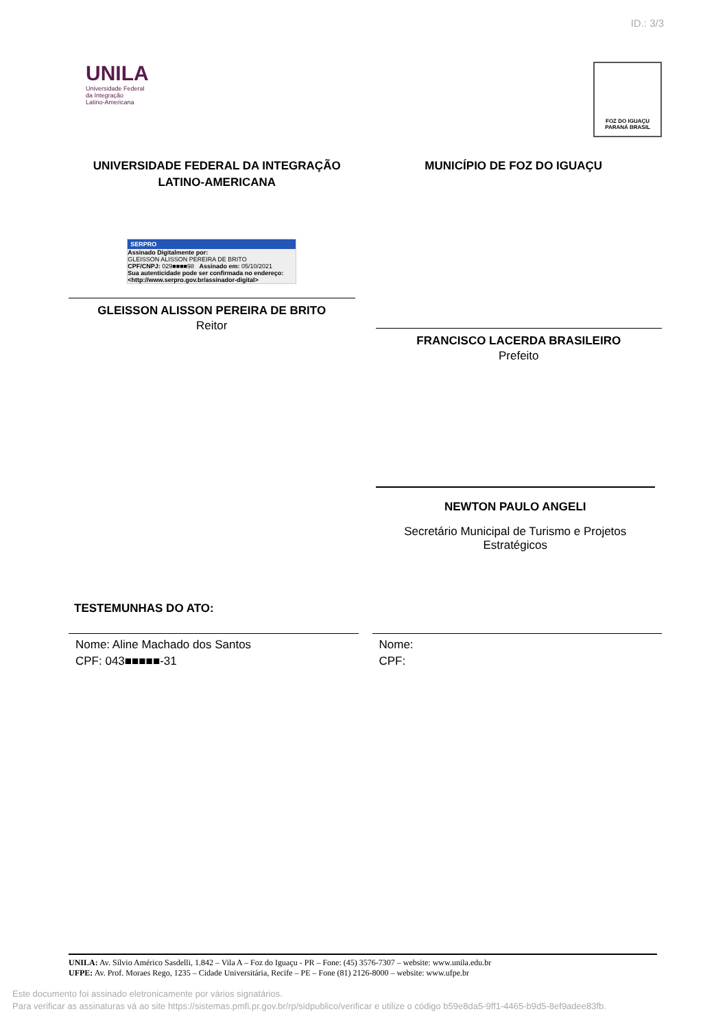ID.: 3/3
UNILA
Universidade Federal
da Integração
Latino-Americana
FOZ DO IGUAÇU
PARANÁ BRASIL
UNIVERSIDADE FEDERAL DA INTEGRAÇÃO
LATINO-AMERICANA
MUNICÍPIO DE FOZ DO IGUAÇU
SERPRO
Assinado Digitalmente por:
GLEISSON ALISSON PEREIRA DE BRITO
CPF/CNPJ: 029■■■■98 Assinado em: 05/10/2021
Sua autenticidade pode ser confirmada no endereço: <http://www.serpro.gov.br/assinador-digital>
GLEISSON ALISSON PEREIRA DE BRITO
Reitor
FRANCISCO LACERDA BRASILEIRO
Prefeito
NEWTON PAULO ANGELI
Secretário Municipal de Turismo e Projetos Estratégicos
TESTEMUNHAS DO ATO:
Nome: Aline Machado dos Santos
CPF: 043■■■■■-31
Nome:
CPF:
UNILA: Av. Sílvio Américo Sasdelli, 1.842 – Vila A – Foz do Iguaçu - PR – Fone: (45) 3576-7307 – website: www.unila.edu.br
UFPE: Av. Prof. Moraes Rego, 1235 – Cidade Universitária, Recife – PE – Fone (81) 2126-8000 – website: www.ufpe.br
Este documento foi assinado eletronicamente por vários signatários.
Para verificar as assinaturas vá ao site https://sistemas.pmfi.pr.gov.br/rp/sidpublico/verificar e utilize o código b59e8da5-9ff1-4465-b9d5-8ef9adee83fb.